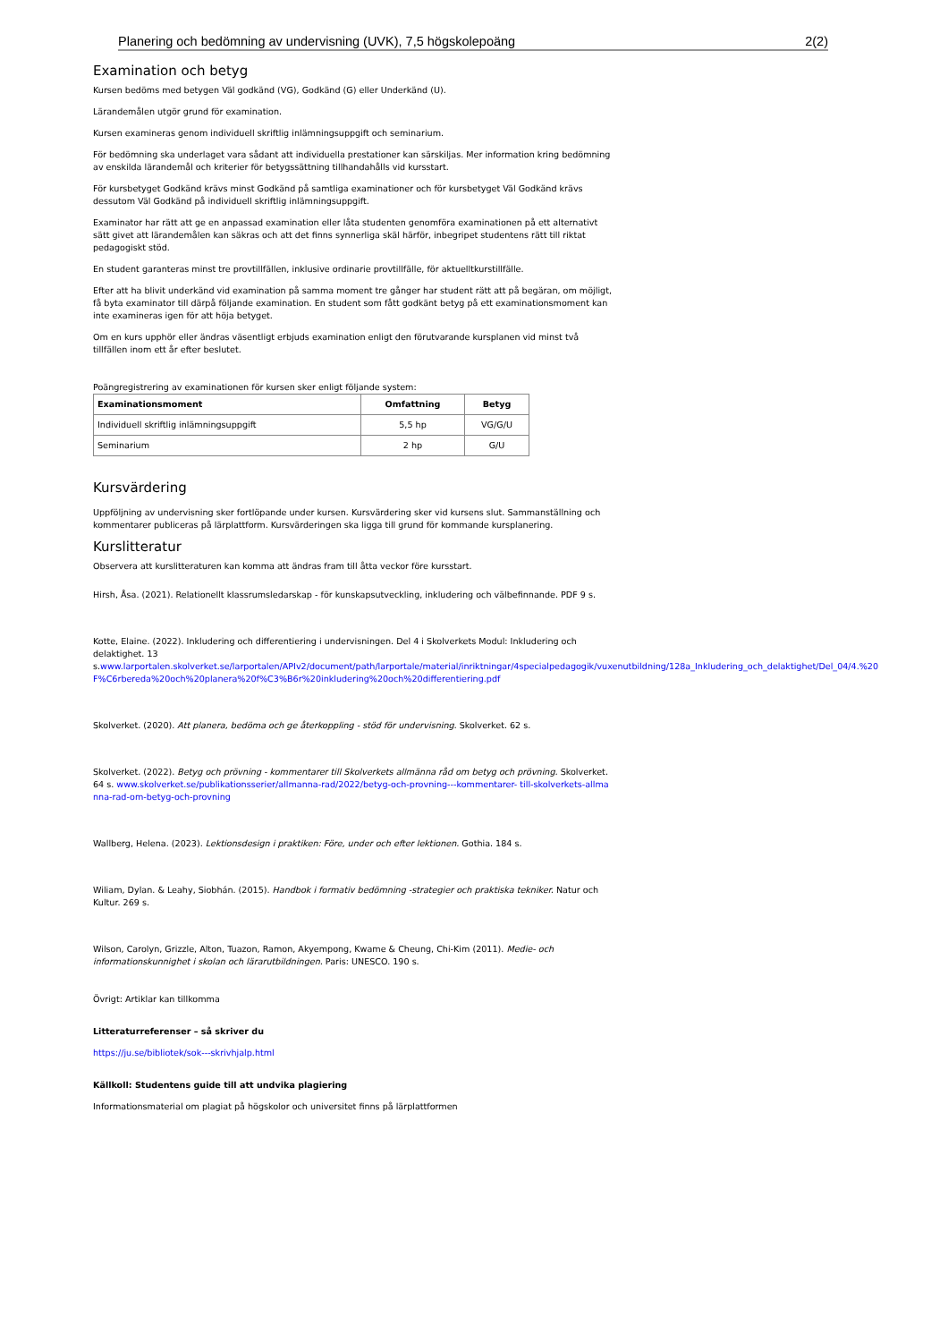Planering och bedömning av undervisning (UVK), 7,5 högskolepoäng 2(2)
Examination och betyg
Kursen bedöms med betygen Väl godkänd (VG), Godkänd (G) eller Underkänd (U).
Lärandemålen utgör grund för examination.
Kursen examineras genom individuell skriftlig inlämningsuppgift och seminarium.
För bedömning ska underlaget vara sådant att individuella prestationer kan särskiljas. Mer information kring bedömning av enskilda lärandemål och kriterier för betygssättning tillhandahålls vid kursstart.
För kursbetyget Godkänd krävs minst Godkänd på samtliga examinationer och för kursbetyget Väl Godkänd krävs dessutom Väl Godkänd på individuell skriftlig inlämningsuppgift.
Examinator har rätt att ge en anpassad examination eller låta studenten genomföra examinationen på ett alternativt sätt givet att lärandemålen kan säkras och att det finns synnerliga skäl härför, inbegripet studentens rätt till riktat pedagogiskt stöd.
En student garanteras minst tre provtillfällen, inklusive ordinarie provtillfälle, för aktuelltkurstillfälle.
Efter att ha blivit underkänd vid examination på samma moment tre gånger har student rätt att på begäran, om möjligt, få byta examinator till därpå följande examination. En student som fått godkänt betyg på ett examinationsmoment kan inte examineras igen för att höja betyget.
Om en kurs upphör eller ändras väsentligt erbjuds examination enligt den förutvarande kursplanen vid minst två tillfällen inom ett år efter beslutet.
Poängregistrering av examinationen för kursen sker enligt följande system:
| Examinationsmoment | Omfattning | Betyg |
| --- | --- | --- |
| Individuell skriftlig inlämningsuppgift | 5,5 hp | VG/G/U |
| Seminarium | 2 hp | G/U |
Kursvärdering
Uppföljning av undervisning sker fortlöpande under kursen. Kursvärdering sker vid kursens slut. Sammanställning och kommentarer publiceras på lärplattform. Kursvärderingen ska ligga till grund för kommande kursplanering.
Kurslitteratur
Observera att kurslitteraturen kan komma att ändras fram till åtta veckor före kursstart.
Hirsh, Åsa. (2021). Relationellt klassrumsledarskap - för kunskapsutveckling, inkludering och välbefinnande. PDF 9 s.
Kotte, Elaine. (2022). Inkludering och differentiering i undervisningen. Del 4 i Skolverkets Modul: Inkludering och
delaktighet. 13
s.www.larportalen.skolverket.se/larportalen/APIv2/document/path/larportale/material/inriktningar/4specialpedagogik/vuxenutbildning/128a_Inkludering_och_delaktighet/Del_04/4.%20F%C6rbereda%20och%20planera%20f%C3%B6r%20inkludering%20och%20differentiering.pdf
Skolverket. (2020). Att planera, bedöma och ge återkoppling - stöd för undervisning. Skolverket. 62 s.
Skolverket. (2022). Betyg och prövning - kommentarer till Skolverkets allmänna råd om betyg och prövning. Skolverket. 64 s. www.skolverket.se/publikationsserier/allmanna-rad/2022/betyg-och-provning---kommentarer- till-skolverkets-allmanna-rad-om-betyg-och-provning
Wallberg, Helena. (2023). Lektionsdesign i praktiken: Före, under och efter lektionen. Gothia. 184 s.
Wiliam, Dylan. & Leahy, Siobhán. (2015). Handbok i formativ bedömning -strategier och praktiska tekniker. Natur och Kultur. 269 s.
Wilson, Carolyn, Grizzle, Alton, Tuazon, Ramon, Akyempong, Kwame & Cheung, Chi-Kim (2011). Medie- och informationskunnighet i skolan och lärarutbildningen. Paris: UNESCO. 190 s.
Övrigt: Artiklar kan tillkomma
Litteraturreferenser – så skriver du
https://ju.se/bibliotek/sok---skrivhjalp.html
Källkoll: Studentens guide till att undvika plagiering
Informationsmaterial om plagiat på högskolor och universitet finns på lärplattformen